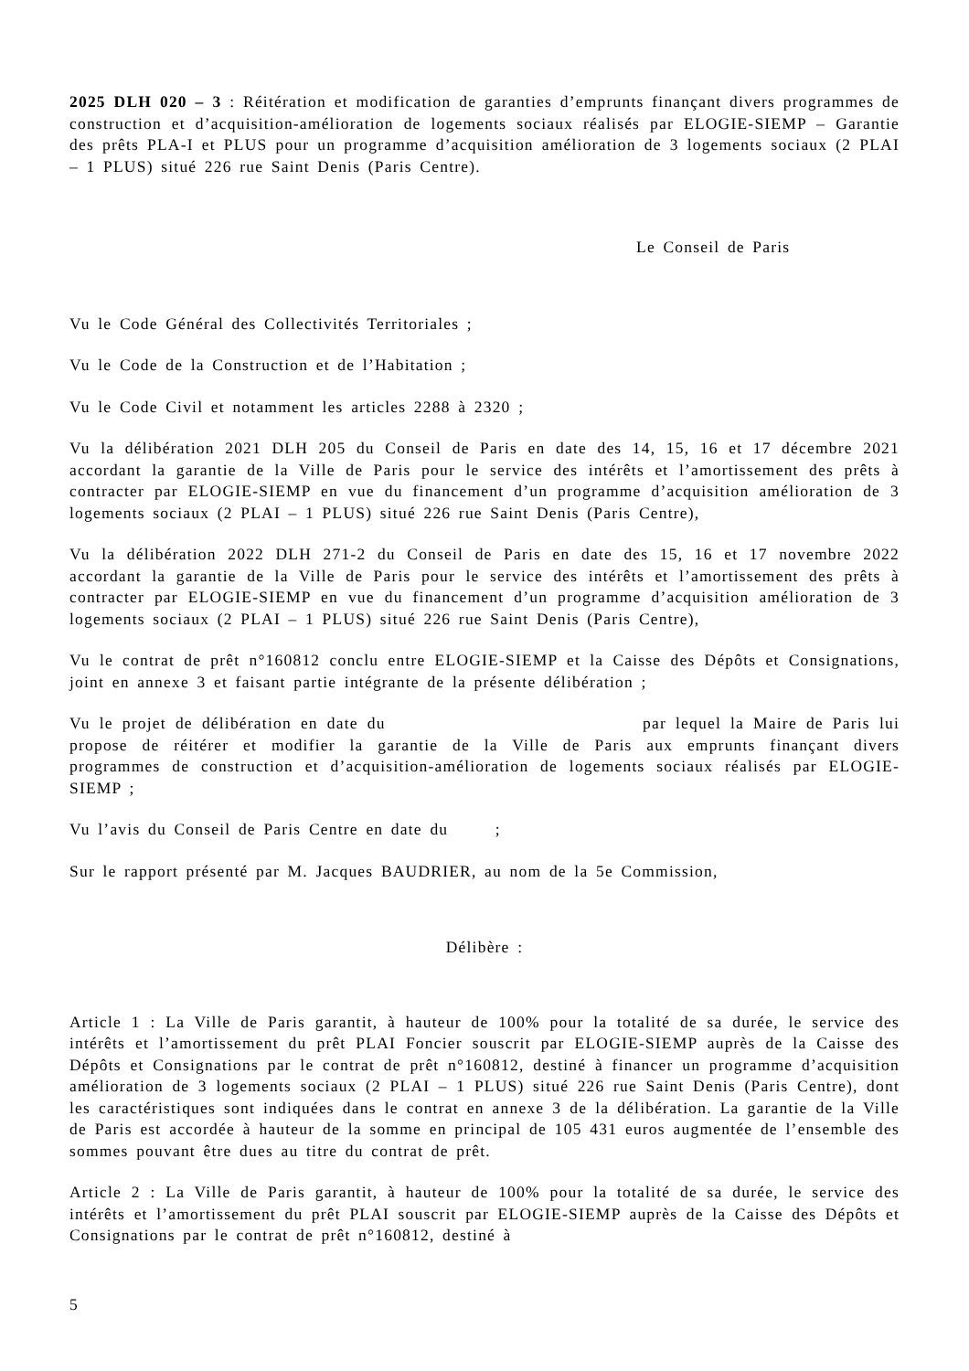2025 DLH 020 – 3 : Réitération et modification de garanties d’emprunts finançant divers programmes de construction et d’acquisition-amélioration de logements sociaux réalisés par ELOGIE-SIEMP – Garantie des prêts PLA-I et PLUS pour un programme d’acquisition amélioration de 3 logements sociaux (2 PLAI – 1 PLUS) situé 226 rue Saint Denis (Paris Centre).
Le Conseil de Paris
Vu le Code Général des Collectivités Territoriales ;
Vu le Code de la Construction et de l’Habitation ;
Vu le Code Civil et notamment les articles 2288 à 2320 ;
Vu la délibération 2021 DLH 205 du Conseil de Paris en date des 14, 15, 16 et 17 décembre 2021 accordant la garantie de la Ville de Paris pour le service des intérêts et l’amortissement des prêts à contracter par ELOGIE-SIEMP en vue du financement d’un programme d’acquisition amélioration de 3 logements sociaux (2 PLAI – 1 PLUS) situé 226 rue Saint Denis (Paris Centre),
Vu la délibération 2022 DLH 271-2 du Conseil de Paris en date des 15, 16 et 17 novembre 2022 accordant la garantie de la Ville de Paris pour le service des intérêts et l’amortissement des prêts à contracter par ELOGIE-SIEMP en vue du financement d’un programme d’acquisition amélioration de 3 logements sociaux (2 PLAI – 1 PLUS) situé 226 rue Saint Denis (Paris Centre),
Vu le contrat de prêt n°160812 conclu entre ELOGIE-SIEMP et la Caisse des Dépôts et Consignations, joint en annexe 3 et faisant partie intégrante de la présente délibération ;
Vu le projet de délibération en date du par lequel la Maire de Paris lui propose de réitérer et modifier la garantie de la Ville de Paris aux emprunts finançant divers programmes de construction et d’acquisition-amélioration de logements sociaux réalisés par ELOGIE-SIEMP ;
Vu l’avis du Conseil de Paris Centre en date du ;
Sur le rapport présenté par M. Jacques BAUDRIER, au nom de la 5e Commission,
Délibère :
Article 1 : La Ville de Paris garantit, à hauteur de 100% pour la totalité de sa durée, le service des intérêts et l’amortissement du prêt PLAI Foncier souscrit par ELOGIE-SIEMP auprès de la Caisse des Dépôts et Consignations par le contrat de prêt n°160812, destiné à financer un programme d’acquisition amélioration de 3 logements sociaux (2 PLAI – 1 PLUS) situé 226 rue Saint Denis (Paris Centre), dont les caractéristiques sont indiquées dans le contrat en annexe 3 de la délibération. La garantie de la Ville de Paris est accordée à hauteur de la somme en principal de 105 431 euros augmentée de l’ensemble des sommes pouvant être dues au titre du contrat de prêt.
Article 2 : La Ville de Paris garantit, à hauteur de 100% pour la totalité de sa durée, le service des intérêts et l’amortissement du prêt PLAI souscrit par ELOGIE-SIEMP auprès de la Caisse des Dépôts et Consignations par le contrat de prêt n°160812, destiné à
5